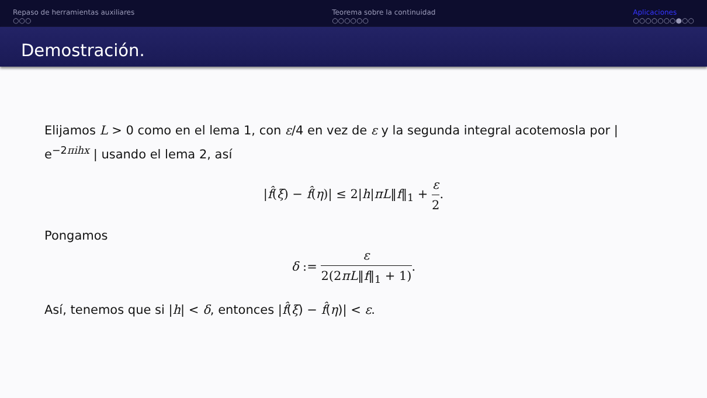Repaso de herramientas auxiliares
○○○
Teorema sobre la continuidad
○○○○○○
Aplicaciones
○○○○○○○●○○
Demostración.
Elijamos L > 0 como en el lema 1, con ε/4 en vez de ε y la segunda integral acotemosla por | e<sup>−2πihx</sup> | usando el lema 2, así
|f̂(ξ) − f̂(η)| ≤ 2|h|πL‖f‖<sub>1</sub> + ε 2.
Pongamos
δ := ε 2(2πL‖f‖<sub>1</sub> + 1).
Así, tenemos que si |h| < δ, entonces |f̂(ξ) − f̂(η)| < ε.